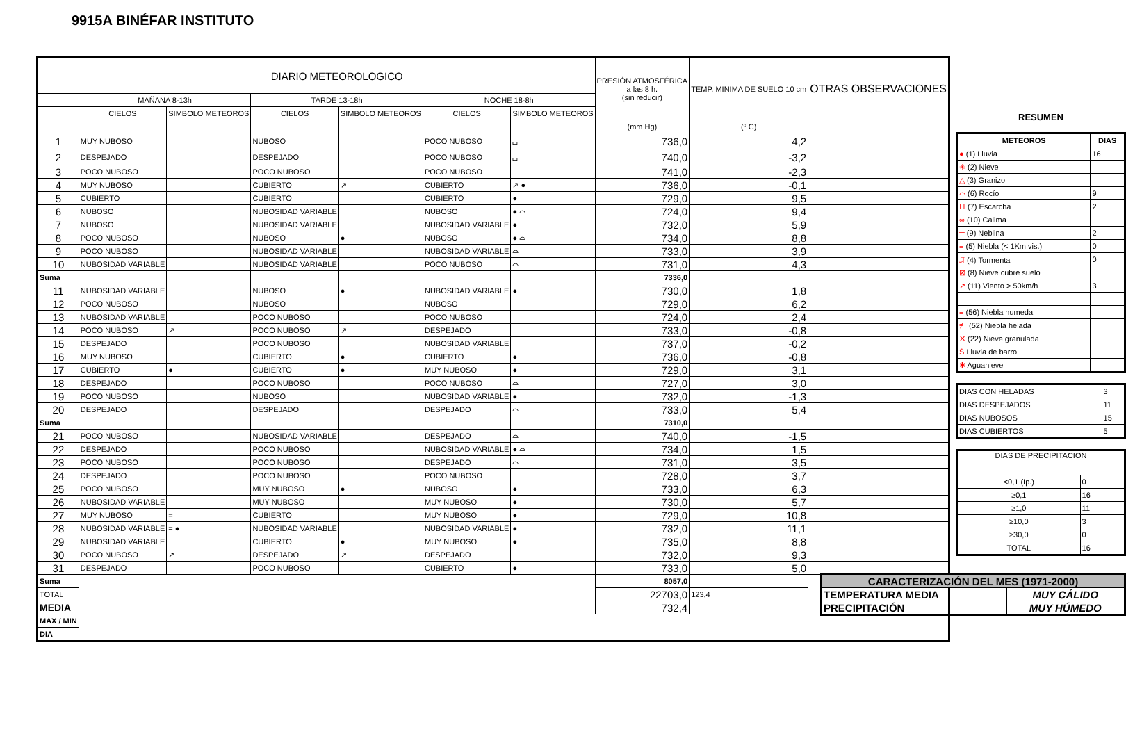9915A BINÉFAR INSTITUTO
| | DIARIO METEOROLOGICO | | | | | | PRESIÓN ATMOSFÉRICA a las 8 h. (sin reducir) | TEMP. MINIMA DE SUELO 10 cm | OTRAS OBSERVACIONES |
| --- | --- | --- | --- | --- | --- | --- | --- | --- | --- |
| | MAÑANA 8-13h | | TARDE 13-18h | | NOCHE 18-8h | | | | |
| | CIELOS | SIMBOLO METEOROS | CIELOS | SIMBOLO METEOROS | CIELOS | SIMBOLO METEOROS | | | |
| | | | | | | | (mm Hg) | (º C) | |
| 1 | MUY NUBOSO | | NUBOSO | | POCO NUBOSO | ⌴ | 736,0 | 4,2 | |
| 2 | DESPEJADO | | DESPEJADO | | POCO NUBOSO | ⌴ | 740,0 | -3,2 | |
| 3 | POCO NUBOSO | | POCO NUBOSO | | POCO NUBOSO | | 741,0 | -2,3 | |
| 4 | MUY NUBOSO | | CUBIERTO | ↗ | CUBIERTO | ↗ ● | 736,0 | -0,1 | |
| 5 | CUBIERTO | | CUBIERTO | | CUBIERTO | ● | 729,0 | 9,5 | |
| 6 | NUBOSO | | NUBOSIDAD VARIABLE | | NUBOSO | ● ⌓ | 724,0 | 9,4 | |
| 7 | NUBOSO | | NUBOSIDAD VARIABLE | | NUBOSIDAD VARIABLE | ● | 732,0 | 5,9 | |
| 8 | POCO NUBOSO | | NUBOSO | ● | NUBOSO | ● ⌓ | 734,0 | 8,8 | |
| 9 | POCO NUBOSO | | NUBOSIDAD VARIABLE | | NUBOSIDAD VARIABLE | ⌓ | 733,0 | 3,9 | |
| 10 | NUBOSIDAD VARIABLE | | NUBOSIDAD VARIABLE | | POCO NUBOSO | ⌓ | 731,0 | 4,3 | |
| Suma | | | | | | | 7336,0 | | |
| 11 | NUBOSIDAD VARIABLE | | NUBOSO | ● | NUBOSIDAD VARIABLE | ● | 730,0 | 1,8 | |
| 12 | POCO NUBOSO | | NUBOSO | | NUBOSO | | 729,0 | 6,2 | |
| 13 | NUBOSIDAD VARIABLE | | POCO NUBOSO | | POCO NUBOSO | | 724,0 | 2,4 | |
| 14 | POCO NUBOSO | ↗ | POCO NUBOSO | ↗ | DESPEJADO | | 733,0 | -0,8 | |
| 15 | DESPEJADO | | POCO NUBOSO | | NUBOSIDAD VARIABLE | | 737,0 | -0,2 | |
| 16 | MUY NUBOSO | | CUBIERTO | ● | CUBIERTO | ● | 736,0 | -0,8 | |
| 17 | CUBIERTO | ● | CUBIERTO | ● | MUY NUBOSO | ● | 729,0 | 3,1 | |
| 18 | DESPEJADO | | POCO NUBOSO | | POCO NUBOSO | ⌓ | 727,0 | 3,0 | |
| 19 | POCO NUBOSO | | NUBOSO | | NUBOSIDAD VARIABLE | ● | 732,0 | -1,3 | |
| 20 | DESPEJADO | | DESPEJADO | | DESPEJADO | ⌓ | 733,0 | 5,4 | |
| Suma | | | | | | | 7310,0 | | |
| 21 | POCO NUBOSO | | NUBOSIDAD VARIABLE | | DESPEJADO | ⌓ | 740,0 | -1,5 | |
| 22 | DESPEJADO | | POCO NUBOSO | | NUBOSIDAD VARIABLE | ● ⌓ | 734,0 | 1,5 | |
| 23 | POCO NUBOSO | | POCO NUBOSO | | DESPEJADO | ⌓ | 731,0 | 3,5 | |
| 24 | DESPEJADO | | POCO NUBOSO | | POCO NUBOSO | | 728,0 | 3,7 | |
| 25 | POCO NUBOSO | | MUY NUBOSO | ● | NUBOSO | ● | 733,0 | 6,3 | |
| 26 | NUBOSIDAD VARIABLE | | MUY NUBOSO | | MUY NUBOSO | ● | 730,0 | 5,7 | |
| 27 | MUY NUBOSO | = | CUBIERTO | | MUY NUBOSO | ● | 729,0 | 10,8 | |
| 28 | NUBOSIDAD VARIABLE | = ● | NUBOSIDAD VARIABLE | | NUBOSIDAD VARIABLE | ● | 732,0 | 11,1 | |
| 29 | NUBOSIDAD VARIABLE | | CUBIERTO | ● | MUY NUBOSO | ● | 735,0 | 8,8 | |
| 30 | POCO NUBOSO | ↗ | DESPEJADO | ↗ | DESPEJADO | | 732,0 | 9,3 | |
| 31 | DESPEJADO | | POCO NUBOSO | | CUBIERTO | ● | 733,0 | 5,0 | |
| Suma | | | | | | | 8057,0 | | |
| TOTAL | | | | | | | 22703,0 | 123,4 | |
| MEDIA | | | | | | | 732,4 | | |
| MAX / MIN | | | | | | | | | |
| DIA | | | | | | | | | |
RESUMEN
| METEOROS | DIAS |
| --- | --- |
| ● (1) Lluvia | 16 |
| ✳ (2) Nieve | |
| △ (3) Granizo | |
| ⌓ (6) Rocío | 9 |
| ⊔ (7) Escarcha | 2 |
| ∞ (10) Calima | |
| ═ (9) Neblina | 2 |
| ≡ (5) Niebla (< 1Km vis.) | 0 |
| Ꮨ (4) Tormenta | 0 |
| ⊠ (8) Nieve cubre suelo | |
| ↗ (11) Viento > 50km/h | 3 |
| ≡ (56) Niebla humeda | |
| ≢ (52) Niebla helada | |
| ✕ (22) Nieve granulada | |
| Ṡ Lluvia de barro | |
| ✱ Aguanieve | |
| DIAS CON HELADAS | 3 |
| DIAS DESPEJADOS | 11 |
| DIAS NUBOSOS | 15 |
| DIAS CUBIERTOS | 5 |
| DIAS DE PRECIPITACION | |
| <0,1 (Ip.) | 0 |
| ≥0,1 | 16 |
| ≥1,0 | 11 |
| ≥10,0 | 3 |
| ≥30,0 | 0 |
| TOTAL | 16 |
| CARACTERIZACIÓN DEL MES (1971-2000) | |
| --- | --- |
| TEMPERATURA MEDIA | MUY CÁLIDO |
| PRECIPITACIÓN | MUY HÚMEDO |